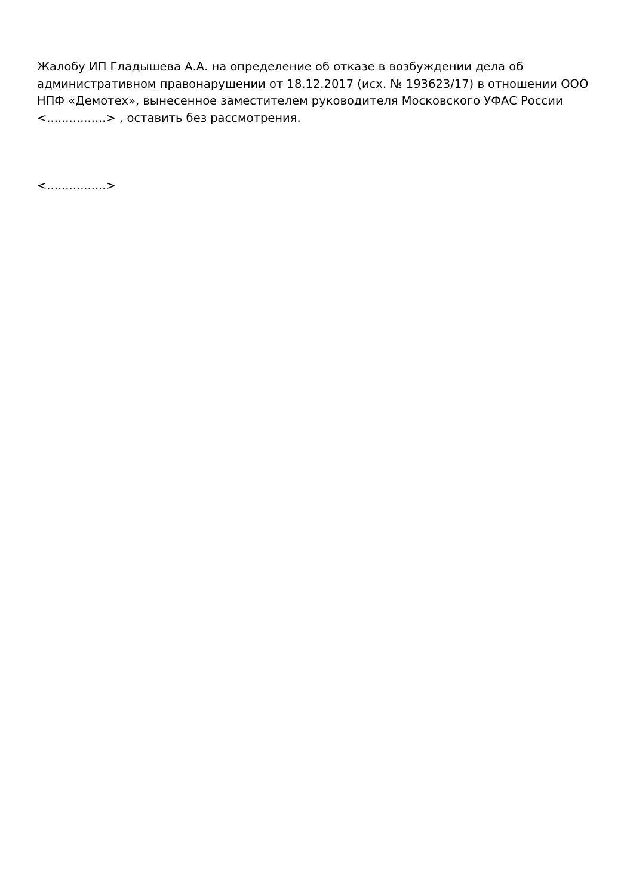Жалобу ИП Гладышева А.А. на определение об отказе в возбуждении дела об административном правонарушении от 18.12.2017 (исх. № 193623/17) в отношении ООО НПФ «Демотех», вынесенное заместителем руководителя Московского УФАС России <................> , оставить без рассмотрения.
<................>